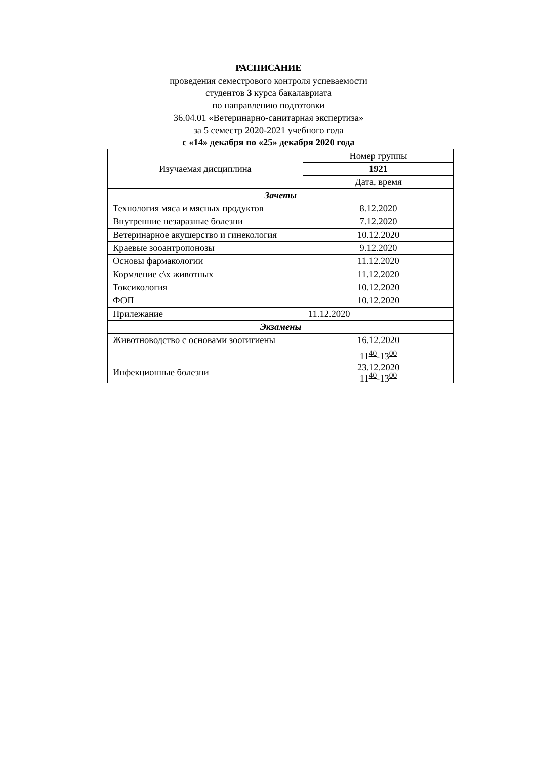РАСПИСАНИЕ
проведения семестрового контроля успеваемости
студентов 3 курса бакалавриата
по направлению подготовки
36.04.01 «Ветеринарно-санитарная экспертиза»
за 5 семестр 2020-2021 учебного года
с «14» декабря по «25» декабря 2020 года
| Изучаемая дисциплина | Номер группы |
| | 1921 |
| | Дата, время |
| Зачеты | |
| Технология мяса и мясных продуктов | 8.12.2020 |
| Внутренние незаразные болезни | 7.12.2020 |
| Ветеринарное акушерство и гинекология | 10.12.2020 |
| Краевые зооантропонозы | 9.12.2020 |
| Основы фармакологии | 11.12.2020 |
| Кормление с\х животных | 11.12.2020 |
| Токсикология | 10.12.2020 |
| ФОП | 10.12.2020 |
| Прилежание | 11.12.2020 |
| Экзамены | |
| Животноводство с основами зоогигиены | 16.12.2020 11<sup>40</sup>-13<sup>00</sup> |
| Инфекционные болезни | 23.12.2020 11<sup>40</sup>-13<sup>00</sup> |